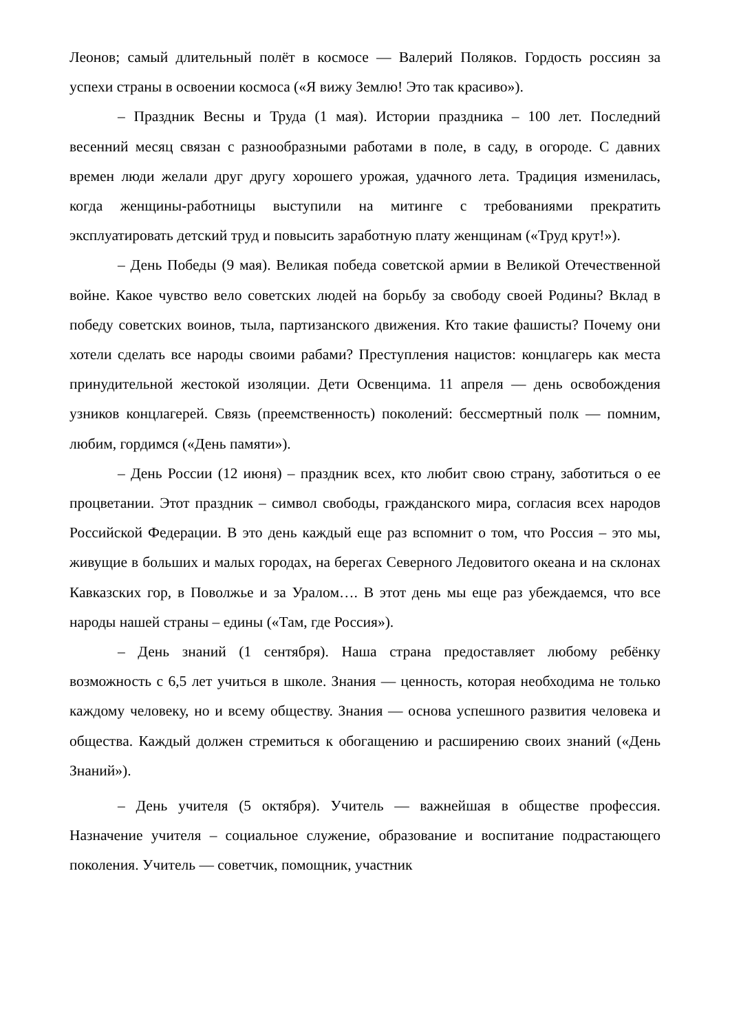Леонов; самый длительный полёт в космосе — Валерий Поляков. Гордость россиян за успехи страны в освоении космоса («Я вижу Землю! Это так красиво»).
– Праздник Весны и Труда (1 мая). Истории праздника – 100 лет. Последний весенний месяц связан с разнообразными работами в поле, в саду, в огороде. С давних времен люди желали друг другу хорошего урожая, удачного лета. Традиция изменилась, когда женщины-работницы выступили на митинге с требованиями прекратить эксплуатировать детский труд и повысить заработную плату женщинам («Труд крут!»).
– День Победы (9 мая). Великая победа советской армии в Великой Отечественной войне. Какое чувство вело советских людей на борьбу за свободу своей Родины? Вклад в победу советских воинов, тыла, партизанского движения. Кто такие фашисты? Почему они хотели сделать все народы своими рабами? Преступления нацистов: концлагерь как места принудительной жестокой изоляции. Дети Освенцима. 11 апреля — день освобождения узников концлагерей. Связь (преемственность) поколений: бессмертный полк — помним, любим, гордимся («День памяти»).
– День России (12 июня) – праздник всех, кто любит свою страну, заботиться о ее процветании. Этот праздник – символ свободы, гражданского мира, согласия всех народов Российской Федерации. В это день каждый еще раз вспомнит о том, что Россия – это мы, живущие в больших и малых городах, на берегах Северного Ледовитого океана и на склонах Кавказских гор, в Поволжье и за Уралом…. В этот день мы еще раз убеждаемся, что все народы нашей страны – едины («Там, где Россия»).
– День знаний (1 сентября). Наша страна предоставляет любому ребёнку возможность с 6,5 лет учиться в школе. Знания — ценность, которая необходима не только каждому человеку, но и всему обществу. Знания — основа успешного развития человека и общества. Каждый должен стремиться к обогащению и расширению своих знаний («День Знаний»).
– День учителя (5 октября). Учитель — важнейшая в обществе профессия. Назначение учителя – социальное служение, образование и воспитание подрастающего поколения. Учитель — советчик, помощник, участник